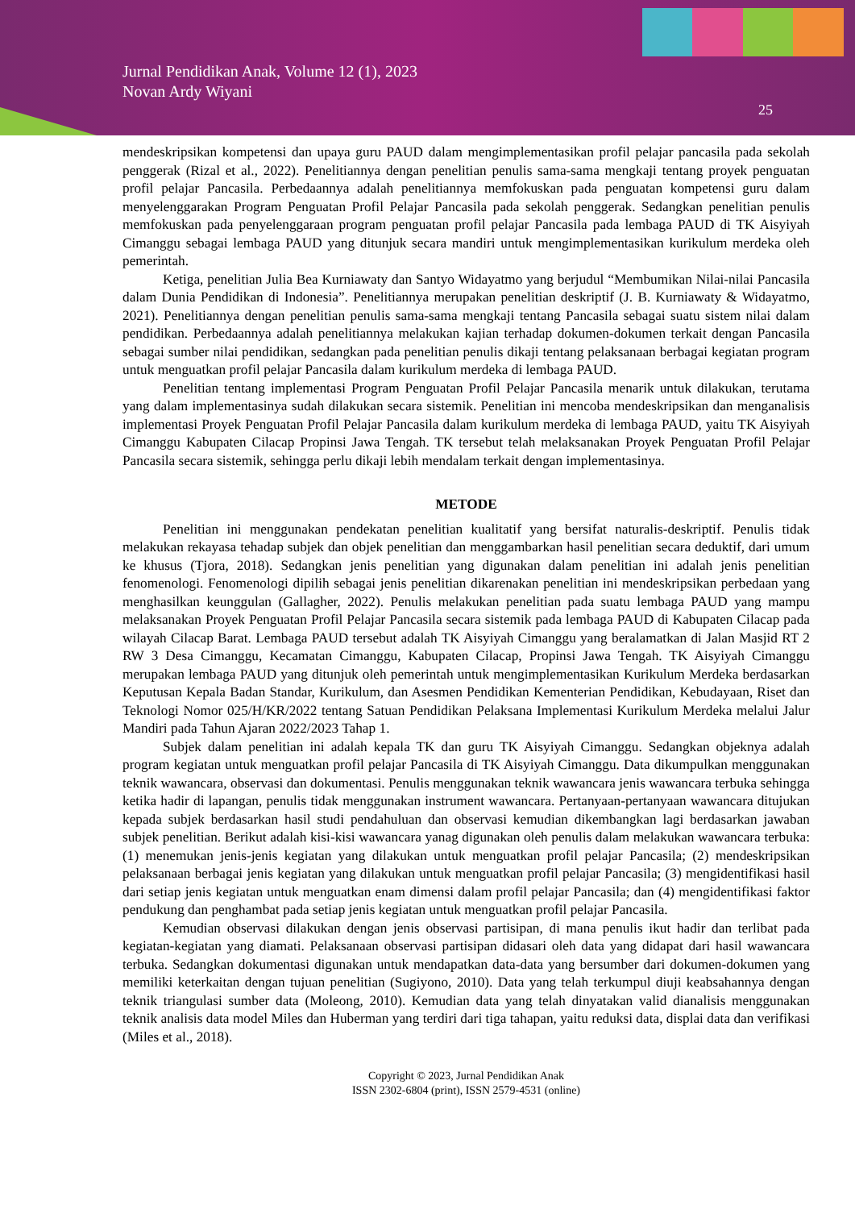Jurnal Pendidikan Anak, Volume 12 (1), 2023
Novan Ardy Wiyani
25
mendeskripsikan kompetensi dan upaya guru PAUD dalam mengimplementasikan profil pelajar pancasila pada sekolah penggerak (Rizal et al., 2022). Penelitiannya dengan penelitian penulis sama-sama mengkaji tentang proyek penguatan profil pelajar Pancasila. Perbedaannya adalah penelitiannya memfokuskan pada penguatan kompetensi guru dalam menyelenggarakan Program Penguatan Profil Pelajar Pancasila pada sekolah penggerak. Sedangkan penelitian penulis memfokuskan pada penyelenggaraan program penguatan profil pelajar Pancasila pada lembaga PAUD di TK Aisyiyah Cimanggu sebagai lembaga PAUD yang ditunjuk secara mandiri untuk mengimplementasikan kurikulum merdeka oleh pemerintah.
Ketiga, penelitian Julia Bea Kurniawaty dan Santyo Widayatmo yang berjudul “Membumikan Nilai-nilai Pancasila dalam Dunia Pendidikan di Indonesia”. Penelitiannya merupakan penelitian deskriptif (J. B. Kurniawaty & Widayatmo, 2021). Penelitiannya dengan penelitian penulis sama-sama mengkaji tentang Pancasila sebagai suatu sistem nilai dalam pendidikan. Perbedaannya adalah penelitiannya melakukan kajian terhadap dokumen-dokumen terkait dengan Pancasila sebagai sumber nilai pendidikan, sedangkan pada penelitian penulis dikaji tentang pelaksanaan berbagai kegiatan program untuk menguatkan profil pelajar Pancasila dalam kurikulum merdeka di lembaga PAUD.
Penelitian tentang implementasi Program Penguatan Profil Pelajar Pancasila menarik untuk dilakukan, terutama yang dalam implementasinya sudah dilakukan secara sistemik. Penelitian ini mencoba mendeskripsikan dan menganalisis implementasi Proyek Penguatan Profil Pelajar Pancasila dalam kurikulum merdeka di lembaga PAUD, yaitu TK Aisyiyah Cimanggu Kabupaten Cilacap Propinsi Jawa Tengah. TK tersebut telah melaksanakan Proyek Penguatan Profil Pelajar Pancasila secara sistemik, sehingga perlu dikaji lebih mendalam terkait dengan implementasinya.
METODE
Penelitian ini menggunakan pendekatan penelitian kualitatif yang bersifat naturalis-deskriptif. Penulis tidak melakukan rekayasa tehadap subjek dan objek penelitian dan menggambarkan hasil penelitian secara deduktif, dari umum ke khusus (Tjora, 2018). Sedangkan jenis penelitian yang digunakan dalam penelitian ini adalah jenis penelitian fenomenologi. Fenomenologi dipilih sebagai jenis penelitian dikarenakan penelitian ini mendeskripsikan perbedaan yang menghasilkan keunggulan (Gallagher, 2022). Penulis melakukan penelitian pada suatu lembaga PAUD yang mampu melaksanakan Proyek Penguatan Profil Pelajar Pancasila secara sistemik pada lembaga PAUD di Kabupaten Cilacap pada wilayah Cilacap Barat. Lembaga PAUD tersebut adalah TK Aisyiyah Cimanggu yang beralamatkan di Jalan Masjid RT 2 RW 3 Desa Cimanggu, Kecamatan Cimanggu, Kabupaten Cilacap, Propinsi Jawa Tengah. TK Aisyiyah Cimanggu merupakan lembaga PAUD yang ditunjuk oleh pemerintah untuk mengimplementasikan Kurikulum Merdeka berdasarkan Keputusan Kepala Badan Standar, Kurikulum, dan Asesmen Pendidikan Kementerian Pendidikan, Kebudayaan, Riset dan Teknologi Nomor 025/H/KR/2022 tentang Satuan Pendidikan Pelaksana Implementasi Kurikulum Merdeka melalui Jalur Mandiri pada Tahun Ajaran 2022/2023 Tahap 1.
Subjek dalam penelitian ini adalah kepala TK dan guru TK Aisyiyah Cimanggu. Sedangkan objeknya adalah program kegiatan untuk menguatkan profil pelajar Pancasila di TK Aisyiyah Cimanggu. Data dikumpulkan menggunakan teknik wawancara, observasi dan dokumentasi. Penulis menggunakan teknik wawancara jenis wawancara terbuka sehingga ketika hadir di lapangan, penulis tidak menggunakan instrument wawancara. Pertanyaan-pertanyaan wawancara ditujukan kepada subjek berdasarkan hasil studi pendahuluan dan observasi kemudian dikembangkan lagi berdasarkan jawaban subjek penelitian. Berikut adalah kisi-kisi wawancara yanag digunakan oleh penulis dalam melakukan wawancara terbuka: (1) menemukan jenis-jenis kegiatan yang dilakukan untuk menguatkan profil pelajar Pancasila; (2) mendeskripsikan pelaksanaan berbagai jenis kegiatan yang dilakukan untuk menguatkan profil pelajar Pancasila; (3) mengidentifikasi hasil dari setiap jenis kegiatan untuk menguatkan enam dimensi dalam profil pelajar Pancasila; dan (4) mengidentifikasi faktor pendukung dan penghambat pada setiap jenis kegiatan untuk menguatkan profil pelajar Pancasila.
Kemudian observasi dilakukan dengan jenis observasi partisipan, di mana penulis ikut hadir dan terlibat pada kegiatan-kegiatan yang diamati. Pelaksanaan observasi partisipan didasari oleh data yang didapat dari hasil wawancara terbuka. Sedangkan dokumentasi digunakan untuk mendapatkan data-data yang bersumber dari dokumen-dokumen yang memiliki keterkaitan dengan tujuan penelitian (Sugiyono, 2010). Data yang telah terkumpul diuji keabsahannya dengan teknik triangulasi sumber data (Moleong, 2010). Kemudian data yang telah dinyatakan valid dianalisis menggunakan teknik analisis data model Miles dan Huberman yang terdiri dari tiga tahapan, yaitu reduksi data, displai data dan verifikasi (Miles et al., 2018).
Copyright © 2023, Jurnal Pendidikan Anak
ISSN 2302-6804 (print), ISSN 2579-4531 (online)